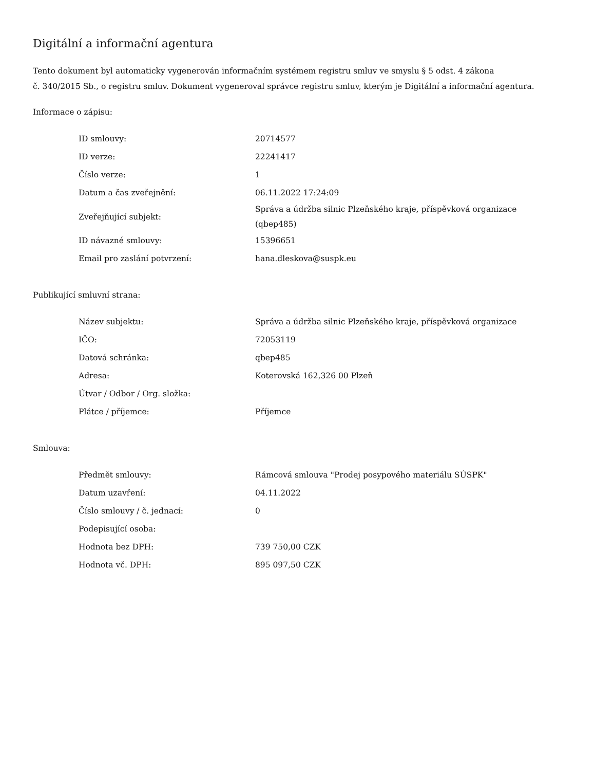Digitální a informační agentura
Tento dokument byl automaticky vygenerován informačním systémem registru smluv ve smyslu § 5 odst. 4 zákona
č. 340/2015 Sb., o registru smluv. Dokument vygeneroval správce registru smluv, kterým je Digitální a informační agentura.
Informace o zápisu:
| ID smlouvy: | 20714577 |
| ID verze: | 22241417 |
| Číslo verze: | 1 |
| Datum a čas zveřejnění: | 06.11.2022 17:24:09 |
| Zveřejňující subjekt: | Správa a údržba silnic Plzeňského kraje, příspěvková organizace (qbep485) |
| ID návazné smlouvy: | 15396651 |
| Email pro zaslání potvrzení: | hana.dleskova@suspk.eu |
Publikující smluvní strana:
| Název subjektu: | Správa a údržba silnic Plzeňského kraje, příspěvková organizace |
| IČO: | 72053119 |
| Datová schránka: | qbep485 |
| Adresa: | Koterovská 162,326 00 Plzeň |
| Útvar / Odbor / Org. složka: | |
| Plátce / příjemce: | Příjemce |
Smlouva:
| Předmět smlouvy: | Rámcová smlouva "Prodej posypového materiálu SÚSPK" |
| Datum uzavření: | 04.11.2022 |
| Číslo smlouvy / č. jednací: | 0 |
| Podepisující osoba: | |
| Hodnota bez DPH: | 739 750,00 CZK |
| Hodnota vč. DPH: | 895 097,50 CZK |